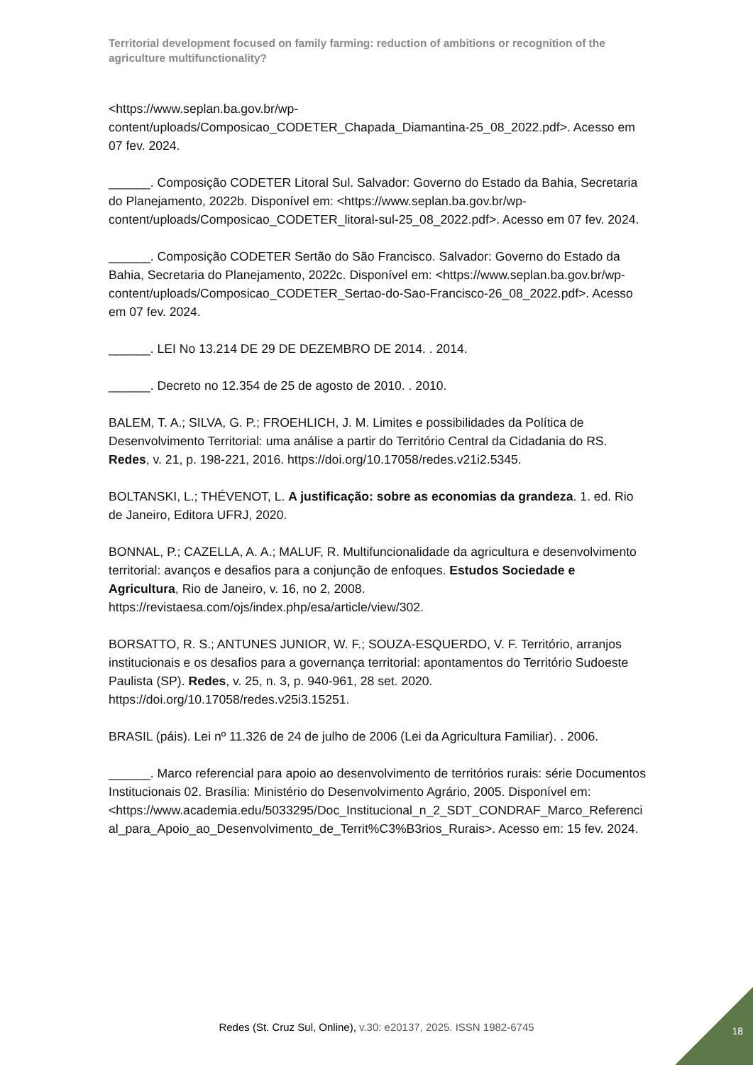Territorial development focused on family farming: reduction of ambitions or recognition of the agriculture multifunctionality?
<https://www.seplan.ba.gov.br/wp-
content/uploads/Composicao_CODETER_Chapada_Diamantina-25_08_2022.pdf>. Acesso em 07 fev. 2024.
______. Composição CODETER Litoral Sul. Salvador: Governo do Estado da Bahia, Secretaria do Planejamento, 2022b. Disponível em: <https://www.seplan.ba.gov.br/wp-content/uploads/Composicao_CODETER_litoral-sul-25_08_2022.pdf>. Acesso em 07 fev. 2024.
______. Composição CODETER Sertão do São Francisco. Salvador: Governo do Estado da Bahia, Secretaria do Planejamento, 2022c. Disponível em: <https://www.seplan.ba.gov.br/wp-content/uploads/Composicao_CODETER_Sertao-do-Sao-Francisco-26_08_2022.pdf>. Acesso em 07 fev. 2024.
______. LEI No 13.214 DE 29 DE DEZEMBRO DE 2014. . 2014.
______. Decreto no 12.354 de 25 de agosto de 2010. . 2010.
BALEM, T. A.; SILVA, G. P.; FROEHLICH, J. M. Limites e possibilidades da Política de Desenvolvimento Territorial: uma análise a partir do Território Central da Cidadania do RS. Redes, v. 21, p. 198-221, 2016. https://doi.org/10.17058/redes.v21i2.5345.
BOLTANSKI, L.; THÉVENOT, L. A justificação: sobre as economias da grandeza. 1. ed. Rio de Janeiro, Editora UFRJ, 2020.
BONNAL, P.; CAZELLA, A. A.; MALUF, R. Multifuncionalidade da agricultura e desenvolvimento territorial: avanços e desafios para a conjunção de enfoques. Estudos Sociedade e Agricultura, Rio de Janeiro, v. 16, no 2, 2008. https://revistaesa.com/ojs/index.php/esa/article/view/302.
BORSATTO, R. S.; ANTUNES JUNIOR, W. F.; SOUZA-ESQUERDO, V. F. Território, arranjos institucionais e os desafios para a governança territorial: apontamentos do Território Sudoeste Paulista (SP). Redes, v. 25, n. 3, p. 940-961, 28 set. 2020. https://doi.org/10.17058/redes.v25i3.15251.
BRASIL (páis). Lei nº 11.326 de 24 de julho de 2006 (Lei da Agricultura Familiar). . 2006.
______. Marco referencial para apoio ao desenvolvimento de territórios rurais: série Documentos Institucionais 02. Brasília: Ministério do Desenvolvimento Agrário, 2005. Disponível em: <https://www.academia.edu/5033295/Doc_Institucional_n_2_SDT_CONDRAF_Marco_Referencial_para_Apoio_ao_Desenvolvimento_de_Territ%C3%B3rios_Rurais>. Acesso em: 15 fev. 2024.
Redes (St. Cruz Sul, Online), v.30: e20137, 2025. ISSN 1982-6745 18